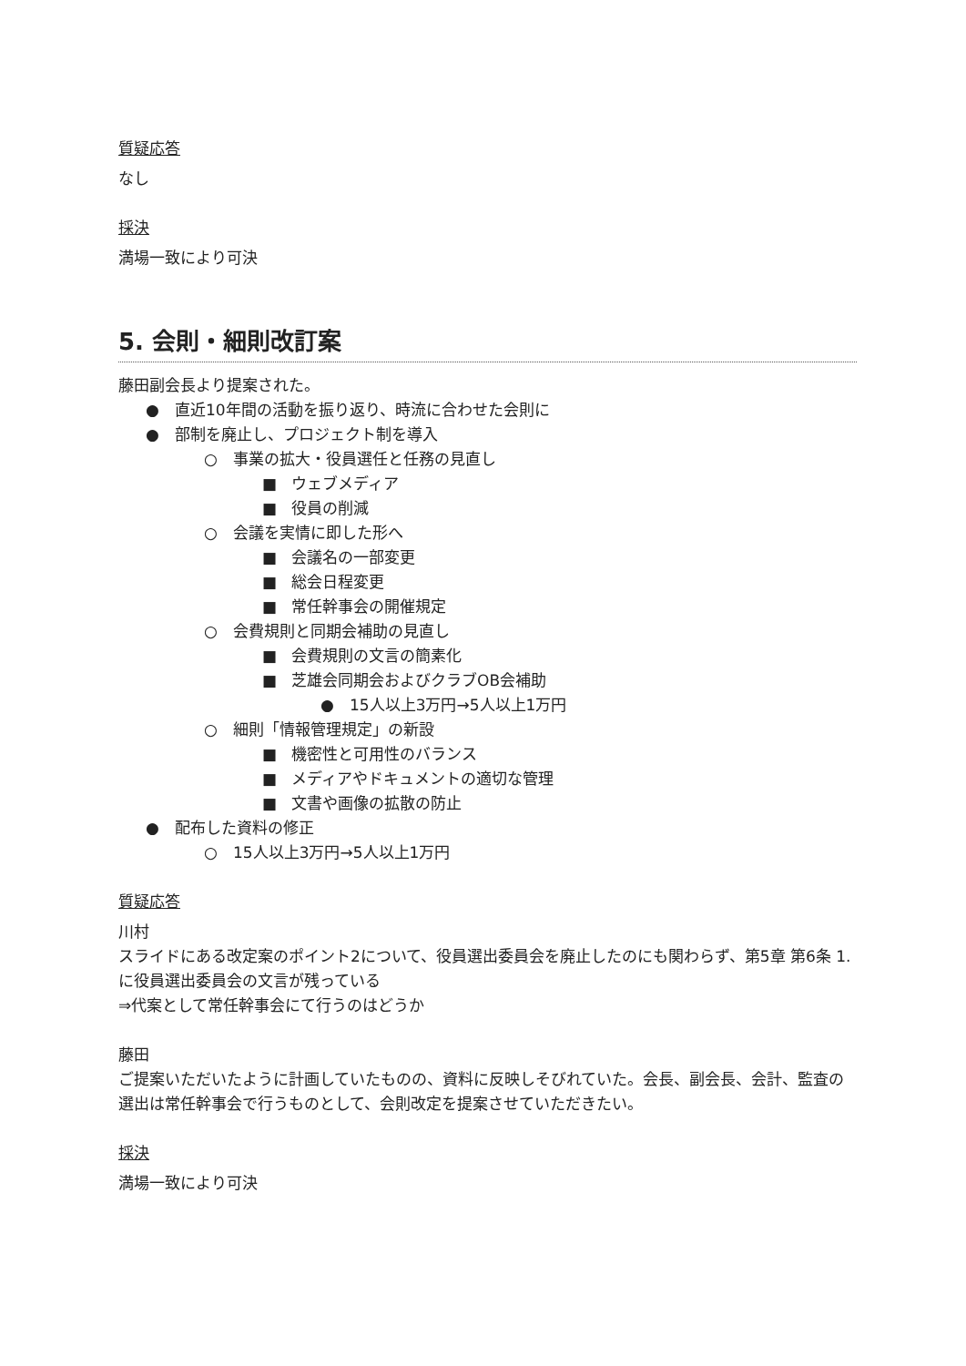質疑応答
なし
採決
満場一致により可決
5. 会則・細則改訂案
藤田副会長より提案された。
● 直近10年間の活動を振り返り、時流に合わせた会則に
● 部制を廃止し、プロジェクト制を導入
○ 事業の拡大・役員選任と任務の見直し
■ ウェブメディア
■ 役員の削減
○ 会議を実情に即した形へ
■ 会議名の一部変更
■ 総会日程変更
■ 常任幹事会の開催規定
○ 会費規則と同期会補助の見直し
■ 会費規則の文言の簡素化
■ 芝雄会同期会およびクラブOB会補助
● 15人以上3万円→5人以上1万円
○ 細則「情報管理規定」の新設
■ 機密性と可用性のバランス
■ メディアやドキュメントの適切な管理
■ 文書や画像の拡散の防止
● 配布した資料の修正
○ 15人以上3万円→5人以上1万円
質疑応答
川村
スライドにある改定案のポイント2について、役員選出委員会を廃止したのにも関わらず、第5章 第6条 1.に役員選出委員会の文言が残っている
⇒代案として常任幹事会にて行うのはどうか
藤田
ご提案いただいたように計画していたものの、資料に反映しそびれていた。会長、副会長、会計、監査の選出は常任幹事会で行うものとして、会則改定を提案させていただきたい。
採決
満場一致により可決